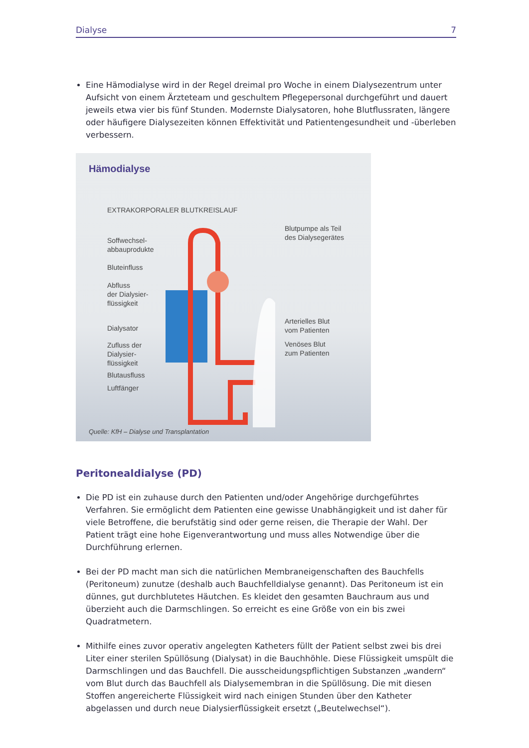Dialyse 7
Eine Hämodialyse wird in der Regel dreimal pro Woche in einem Dialysezentrum unter Aufsicht von einem Ärzteteam und geschultem Pflegepersonal durchgeführt und dauert jeweils etwa vier bis fünf Stunden. Modernste Dialysatoren, hohe Blutflussraten, längere oder häufigere Dialysezeiten können Effektivität und Patientengesundheit und -überleben verbessern.
Hämodialyse
EXTRAKORPORALER BLUTKREISLAUF
Soffwechsel-
abbauprodukte
Bluteinfluss
Abfluss
der Dialysier-
flüssigkeit
Dialysator
Zufluss der
Dialysier-
flüssigkeit
Blutausfluss
Luftfänger
Blutpumpe als Teil
des Dialysegerätes
Arterielles Blut
vom Patienten
Venöses Blut
zum Patienten
Quelle: KfH – Dialyse und Transplantation
Peritonealdialyse (PD)
Die PD ist ein zuhause durch den Patienten und/oder Angehörige durchgeführtes Verfahren. Sie ermöglicht dem Patienten eine gewisse Unabhängigkeit und ist daher für viele Betroffe­ne, die berufstätig sind oder gerne reisen, die Therapie der Wahl. Der Patient trägt eine hohe Eigenverantwortung und muss alles Notwendige über die Durchführung erlernen.
Bei der PD macht man sich die natürlichen Membraneigenschaften des Bauchfells (Perito­neum) zunutze (deshalb auch Bauchfelldialyse genannt). Das Peritoneum ist ein dünnes, gut durchblutetes Häutchen. Es kleidet den gesamten Bauchraum aus und überzieht auch die Darmschlingen. So erreicht es eine Größe von ein bis zwei Quadratmetern.
Mithilfe eines zuvor operativ angelegten Katheters füllt der Patient selbst zwei bis drei Liter einer sterilen Spüllösung (Dialysat) in die Bauchhöhle. Diese Flüssigkeit umspült die Darmschlingen und das Bauchfell. Die ausscheidungspflichtigen Substanzen „wandern“ vom Blut durch das Bauchfell als Dialysemembran in die Spüllösung. Die mit diesen Stoffen angereicherte Flüssigkeit wird nach einigen Stunden über den Katheter abgelassen und durch neue Dialysierflüssigkeit ersetzt („Beutelwechsel“).